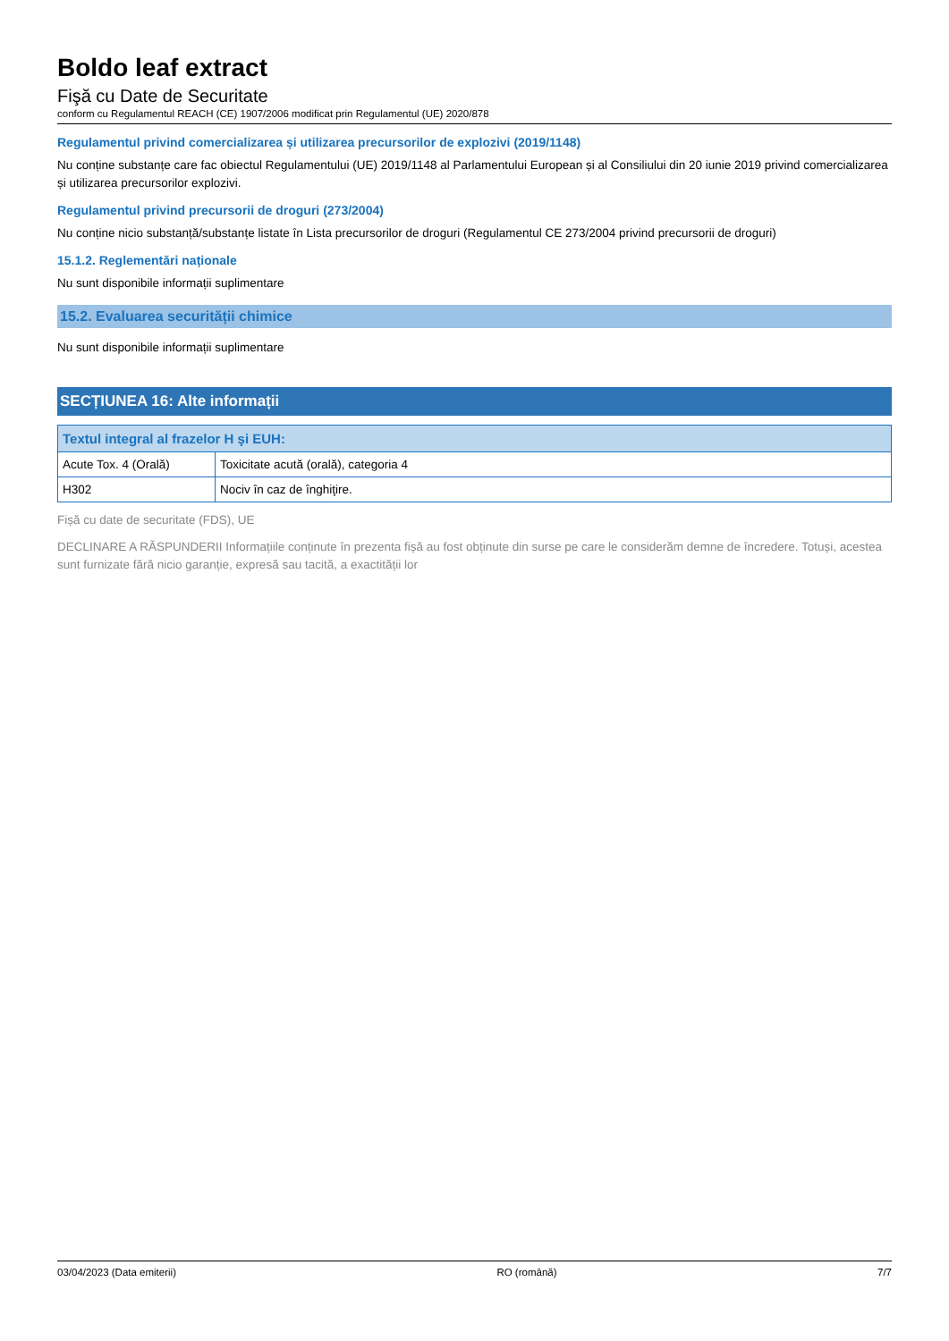Boldo leaf extract
Fişă cu Date de Securitate
conform cu Regulamentul REACH (CE) 1907/2006 modificat prin Regulamentul (UE) 2020/878
Regulamentul privind comercializarea și utilizarea precursorilor de explozivi (2019/1148)
Nu conține substanțe care fac obiectul Regulamentului (UE) 2019/1148 al Parlamentului European și al Consiliului din 20 iunie 2019 privind comercializarea și utilizarea precursorilor explozivi.
Regulamentul privind precursorii de droguri (273/2004)
Nu conține nicio substanță/substanțe listate în Lista precursorilor de droguri (Regulamentul CE 273/2004 privind precursorii de droguri)
15.1.2. Reglementări naționale
Nu sunt disponibile informații suplimentare
15.2. Evaluarea securității chimice
Nu sunt disponibile informații suplimentare
SECȚIUNEA 16: Alte informații
| Textul integral al frazelor H şi EUH: | |
| --- | --- |
| Acute Tox. 4 (Orală) | Toxicitate acută (orală), categoria 4 |
| H302 | Nociv în caz de înghiţire. |
Fișă cu date de securitate (FDS), UE
DECLINARE A RĂSPUNDERII Informațiile conținute în prezenta fișă au fost obținute din surse pe care le considerăm demne de încredere. Totuși, acestea sunt furnizate fără nicio garanție, expresă sau tacită, a exactității lor
03/04/2023 (Data emiterii) RO (română) 7/7